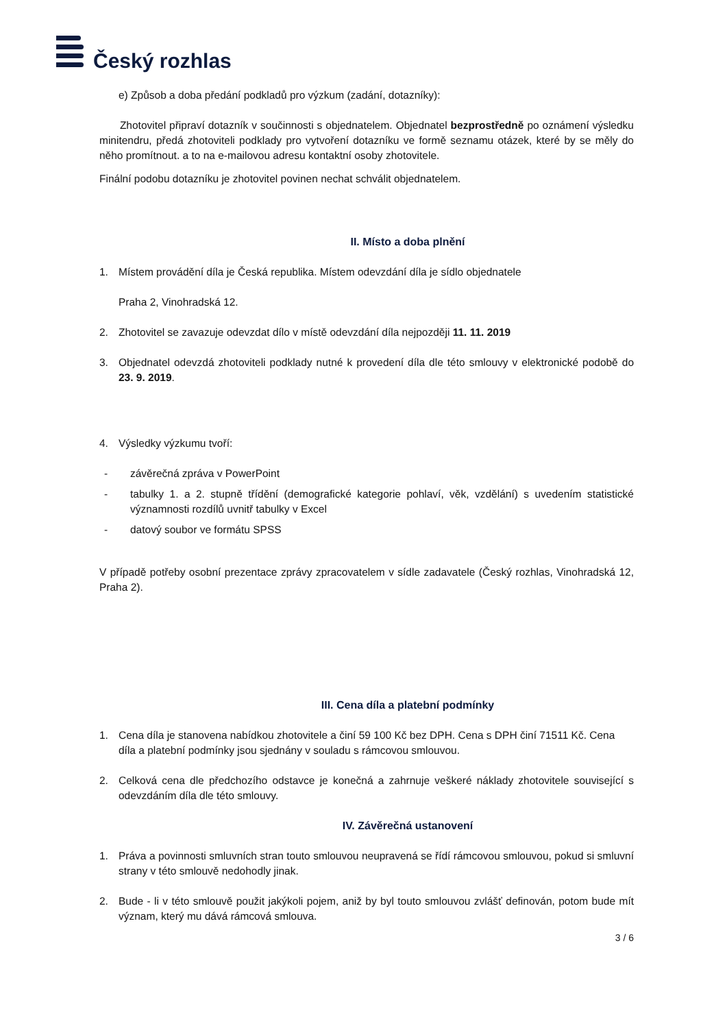Český rozhlas
e) Způsob a doba předání podkladů pro výzkum (zadání, dotazníky):
Zhotovitel připraví dotazník v součinnosti s objednatelem. Objednatel bezprostředně po oznámení výsledku minitendru, předá zhotoviteli podklady pro vytvoření dotazníku ve formě seznamu otázek, které by se měly do něho promítnout. a to na e-mailovou adresu kontaktní osoby zhotovitele.
Finální podobu dotazníku je zhotovitel povinen nechat schválit objednatelem.
II. Místo a doba plnění
1. Místem provádění díla je Česká republika. Místem odevzdání díla je sídlo objednatele
Praha 2, Vinohradská 12.
2. Zhotovitel se zavazuje odevzdat dílo v místě odevzdání díla nejpozději 11. 11. 2019
3. Objednatel odevzdá zhotoviteli podklady nutné k provedení díla dle této smlouvy v elektronické podobě do 23. 9. 2019.
4. Výsledky výzkumu tvoří:
- závěrečná zpráva v PowerPoint
- tabulky 1. a 2. stupně třídění (demografické kategorie pohlaví, věk, vzdělání) s uvedením statistické významnosti rozdílů uvnitř tabulky v Excel
- datový soubor ve formátu SPSS
V případě potřeby osobní prezentace zprávy zpracovatelem v sídle zadavatele (Český rozhlas, Vinohradská 12, Praha 2).
III. Cena díla a platební podmínky
1. Cena díla je stanovena nabídkou zhotovitele a činí 59 100 Kč bez DPH. Cena s DPH činí 71511 Kč. Cena díla a platební podmínky jsou sjednány v souladu s rámcovou smlouvou.
2. Celková cena dle předchozího odstavce je konečná a zahrnuje veškeré náklady zhotovitele související s odevzdáním díla dle této smlouvy.
IV. Závěrečná ustanovení
1. Práva a povinnosti smluvních stran touto smlouvou neupravená se řídí rámcovou smlouvou, pokud si smluvní strany v této smlouvě nedohodly jinak.
2. Bude - li v této smlouvě použit jakýkoli pojem, aniž by byl touto smlouvou zvlášť definován, potom bude mít význam, který mu dává rámcová smlouva.
3 / 6